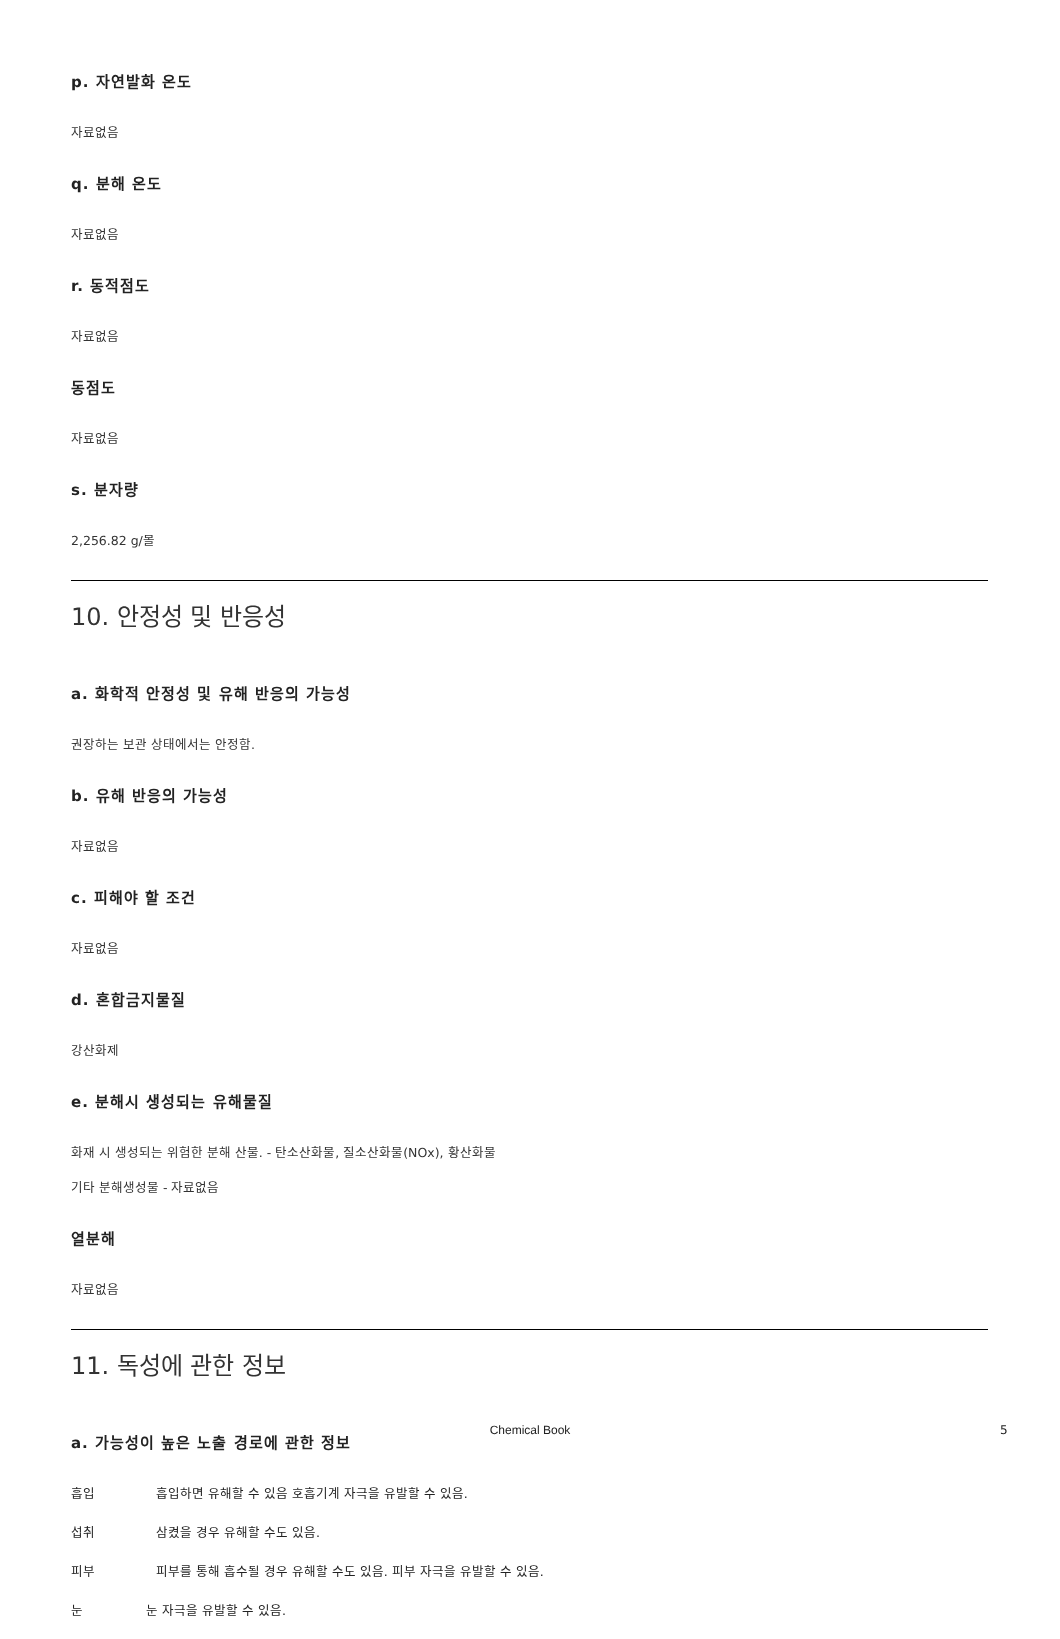p. 자연발화 온도
자료없음
q. 분해 온도
자료없음
r. 동적점도
자료없음
동점도
자료없음
s. 분자량
2,256.82 g/몰
10. 안정성 및 반응성
a. 화학적 안정성 및 유해 반응의 가능성
권장하는 보관 상태에서는 안정함.
b. 유해 반응의 가능성
자료없음
c. 피해야 할 조건
자료없음
d. 혼합금지물질
강산화제
e. 분해시 생성되는 유해물질
화재 시 생성되는 위험한 분해 산물. - 탄소산화물, 질소산화물(NOx), 황산화물
기타 분해생성물 - 자료없음
열분해
자료없음
11. 독성에 관한 정보
a. 가능성이 높은 노출 경로에 관한 정보
흡입 흡입하면 유해할 수 있음 호흡기계 자극을 유발할 수 있음.
섭취 삼켰을 경우 유해할 수도 있음.
피부 피부를 통해 흡수될 경우 유해할 수도 있음. 피부 자극을 유발할 수 있음.
눈 눈 자극을 유발할 수 있음.
Chemical Book 5